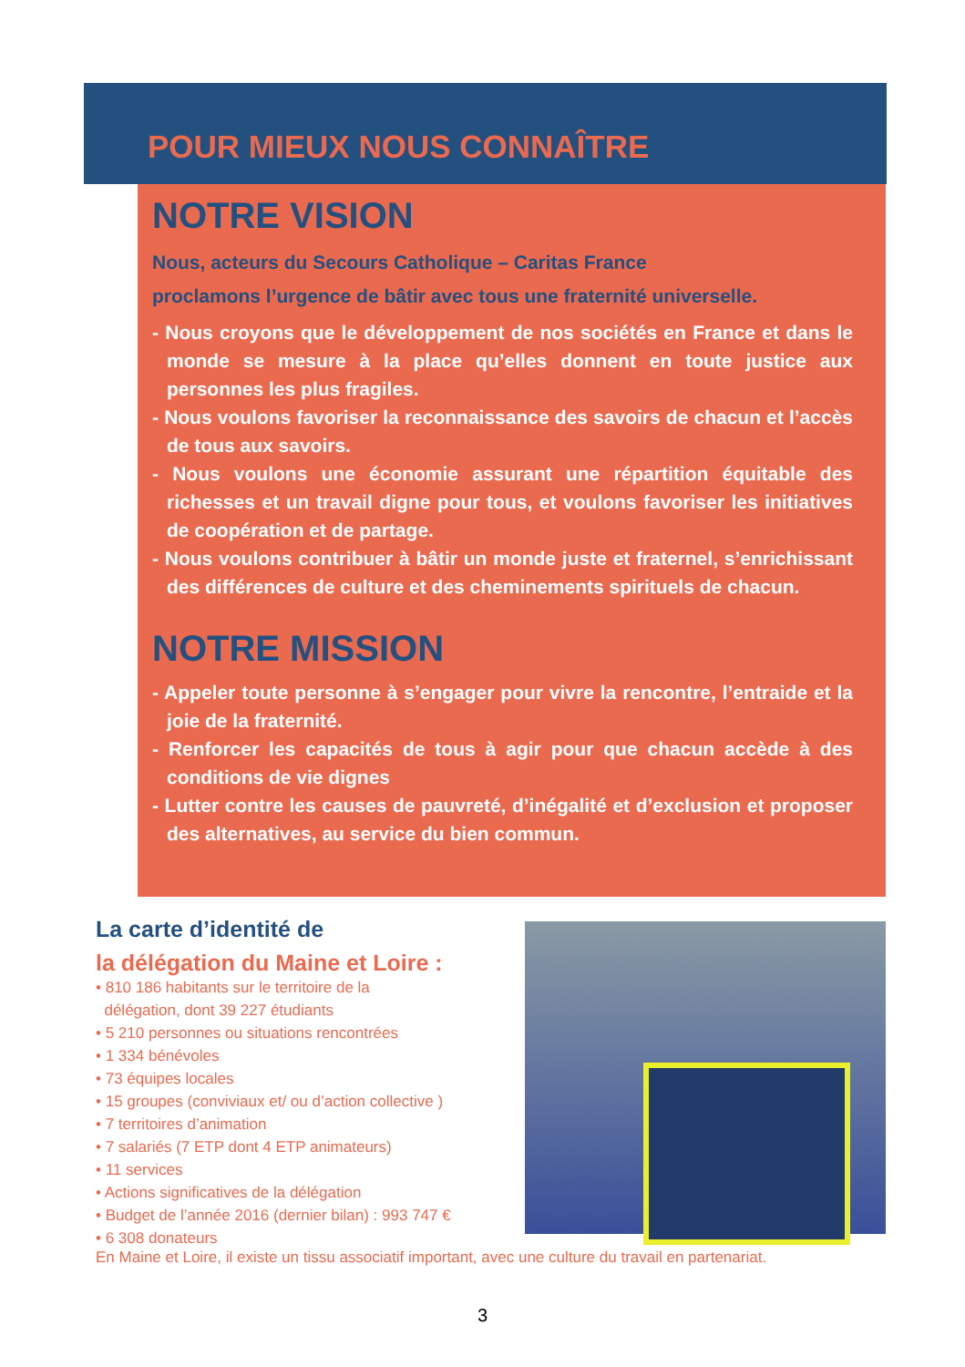POUR MIEUX NOUS CONNAÎTRE
NOTRE VISION
Nous, acteurs du Secours Catholique – Caritas France
proclamons l’urgence de bâtir avec tous une fraternité universelle.
- Nous croyons que le développement de nos sociétés en France et dans le monde se mesure à la place qu’elles donnent en toute justice aux personnes les plus fragiles.
- Nous voulons favoriser la reconnaissance des savoirs de chacun et l’accès de tous aux savoirs.
- Nous voulons une économie assurant une répartition équitable des richesses et un travail digne pour tous, et voulons favoriser les initiatives de coopération et de partage.
- Nous voulons contribuer à bâtir un monde juste et fraternel, s’enrichissant des différences de culture et des cheminements spirituels de chacun.
NOTRE MISSION
- Appeler toute personne à s’engager pour vivre la rencontre, l’entraide et la joie de la fraternité.
- Renforcer les capacités de tous à agir pour que chacun accède à des conditions de vie dignes
- Lutter contre les causes de pauvreté, d’inégalité et d’exclusion et proposer des alternatives, au service du bien commun.
La carte d’identité de
la délégation du Maine et Loire :
• 810 186 habitants sur le territoire de la
délégation, dont 39 227 étudiants
• 5 210 personnes ou situations rencontrées
• 1 334 bénévoles
• 73 équipes locales
• 15 groupes (conviviaux et/ ou d’action collective )
• 7 territoires d’animation
• 7 salariés (7 ETP dont 4 ETP animateurs)
• 11 services
• Actions significatives de la délégation
• Budget de l’année 2016 (dernier bilan) : 993 747 €
• 6 308 donateurs
En Maine et Loire, il existe un tissu associatif important, avec une culture du travail en partenariat.
3